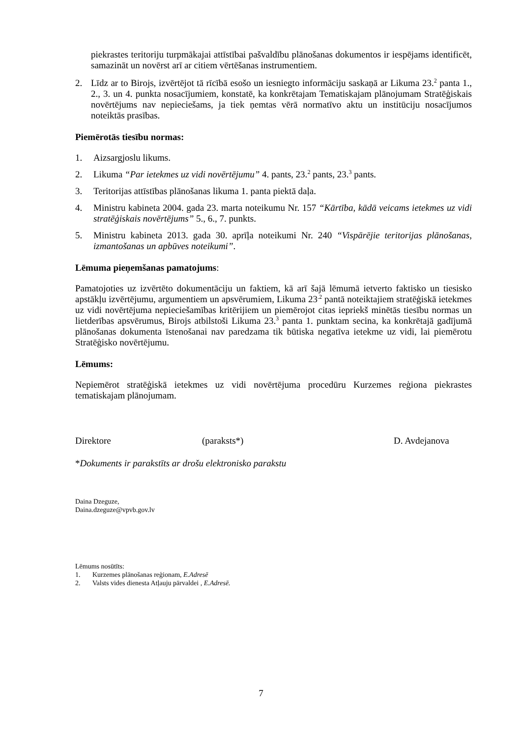piekrastes teritoriju turpmākajai attīstībai pašvaldību plānošanas dokumentos ir iespējams identificēt, samazināt un novērst arī ar citiem vērtēšanas instrumentiem.
2. Līdz ar to Birojs, izvērtējot tā rīcībā esošo un iesniegto informāciju saskaņā ar Likuma 23.<sup>2</sup> panta 1., 2., 3. un 4. punkta nosacījumiem, konstatē, ka konkrētajam Tematiskajam plānojumam Stratēģiskais novērtējums nav nepieciešams, ja tiek ņemtas vērā normatīvo aktu un institūciju nosacījumos noteiktās prasības.
Piemērotās tiesību normas:
1. Aizsargjoslu likums.
2. Likuma “Par ietekmes uz vidi novērtējumu” 4. pants, 23.<sup>2</sup> pants, 23.<sup>3</sup> pants.
3. Teritorijas attīstības plānošanas likuma 1. panta piektā daļa.
4. Ministru kabineta 2004. gada 23. marta noteikumu Nr. 157 “Kārtība, kādā veicams ietekmes uz vidi stratēģiskais novērtējums” 5., 6., 7. punkts.
5. Ministru kabineta 2013. gada 30. aprīļa noteikumi Nr. 240 “Vispārējie teritorijas plānošanas, izmantošanas un apbūves noteikumi”.
Lēmuma pieņemšanas pamatojums:
Pamatojoties uz izvērtēto dokumentāciju un faktiem, kā arī šajā lēmumā ietverto faktisko un tiesisko apstākļu izvērtējumu, argumentiem un apsvērumiem, Likuma 23<sup>.2</sup> pantā noteiktajiem stratēģiskā ietekmes uz vidi novērtējuma nepieciešamības kritērijiem un piemērojot citas iepriekš minētās tiesību normas un lietderības apsvērumus, Birojs atbilstoši Likuma 23.<sup>3</sup> panta 1. punktam secina, ka konkrētajā gadījumā plānošanas dokumenta īstenošanai nav paredzama tik būtiska negatīva ietekme uz vidi, lai piemērotu Stratēģisko novērtējumu.
Lēmums:
Nepiemērot stratēģiskā ietekmes uz vidi novērtējuma procedūru Kurzemes reģiona piekrastes tematiskajam plānojumam.
Direktore (paraksts*) D. Avdejanova
*Dokuments ir parakstīts ar drošu elektronisko parakstu
Daina Dzeguze,
Daina.dzeguze@vpvb.gov.lv
Lēmums nosūtīts:
1. Kurzemes plānošanas reģionam, E.Adresē
2. Valsts vides dienesta Atļauju pārvaldei , E.Adresē.
7